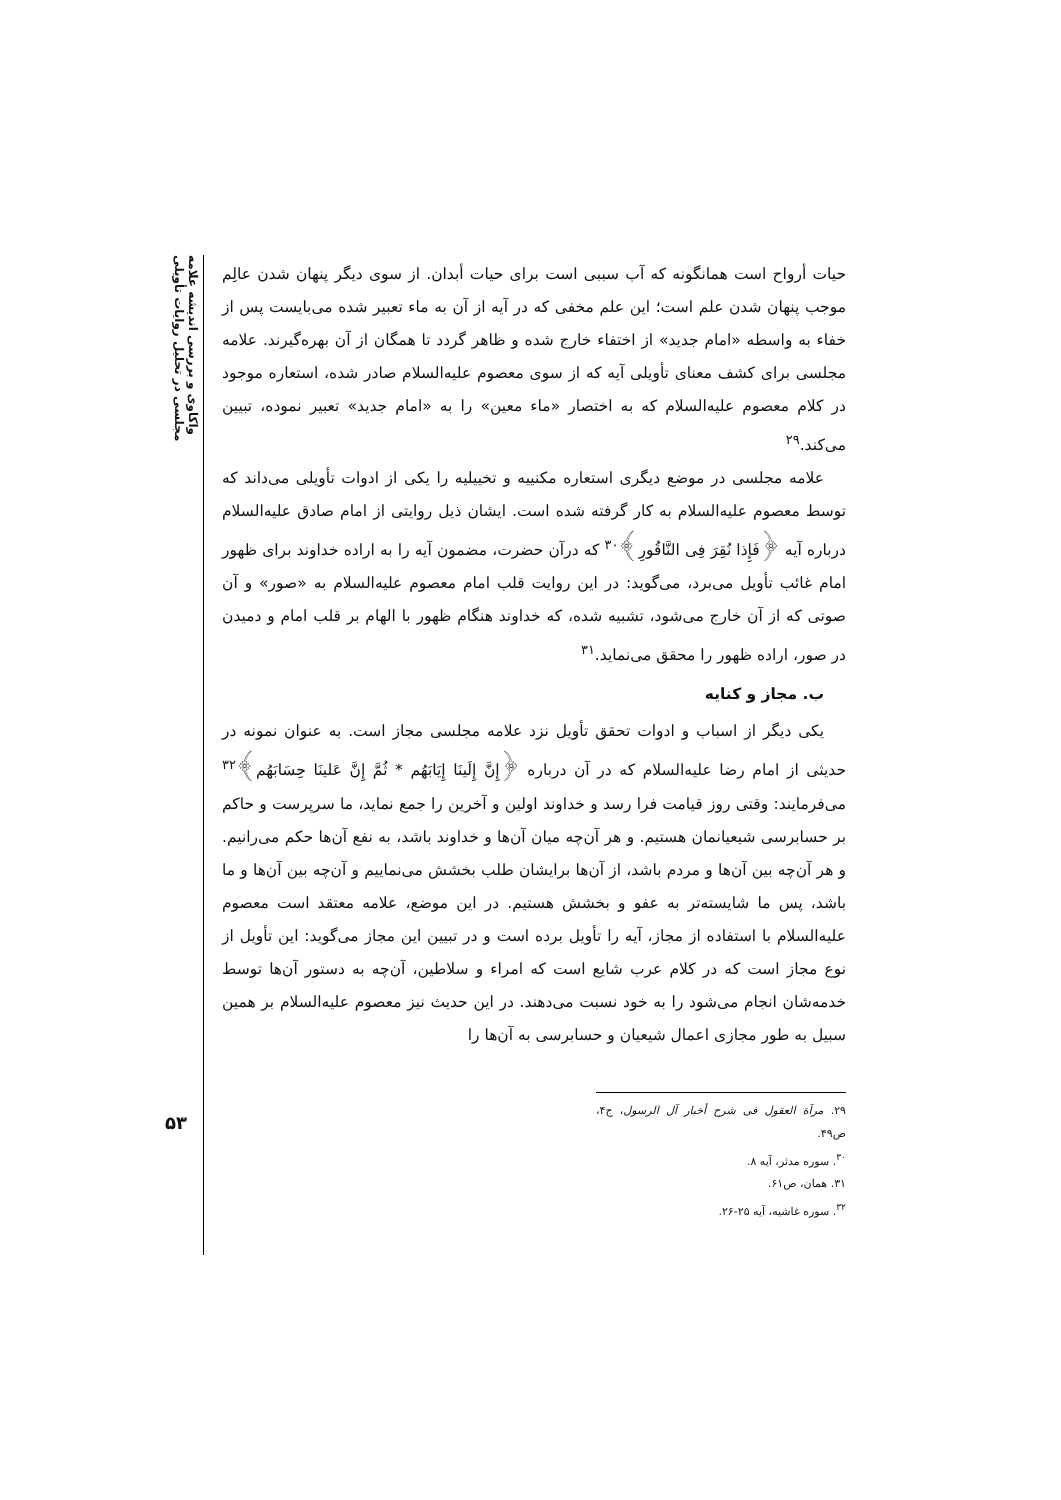واکاوی و بررسی اندیشه علامه مجلسی در تحلیل روایات تأویلی
۵۳
حیات أرواح است همانگونه که آب سببی است برای حیات أبدان. از سوی دیگر پنهان شدن عالِم موجب پنهان شدن علم است؛ این علم مخفی که در آیه از آن به ماء تعبیر شده می‌بایست پس از خفاء به واسطه «امام جدید» از اختفاء خارج شده و ظاهر گردد تا همگان از آن بهره‌گیرند. علامه مجلسی برای کشف معنای تأویلی آیه که از سوی معصوم علیه‌السلام صادر شده، استعاره موجود در کلام معصوم علیه‌السلام که به اختصار «ماء معین» را به «امام جدید» تعبیر نموده، تبیین می‌کند.<sup>۲۹</sup>
علامه مجلسی در موضع دیگری استعاره مکنییه و تخییلیه را یکی از ادوات تأویلی می‌داند که توسط معصوم علیه‌السلام به کار گرفته شده است. ایشان ذیل روایتی از امام صادق علیه‌السلام درباره آیه ﴿فَإِذا نُقِرَ فِی النَّاقُورِ﴾<sup>۳۰</sup> که درآن حضرت، مضمون آیه را به اراده خداوند برای ظهور امام غائب تأویل می‌برد، می‌گوید: در این روایت قلب امام معصوم علیه‌السلام به «صور» و آن صوتی که از آن خارج می‌شود، تشبیه شده، که خداوند هنگام ظهور با الهام بر قلب امام و دمیدن در صور، اراده ظهور را محقق می‌نماید.<sup>۳۱</sup>
ب. مجاز و کنایه
یکی دیگر از اسباب و ادوات تحقق تأویل نزد علامه مجلسی مجاز است. به عنوان نمونه در حدیثی از امام رضا علیه‌السلام که در آن درباره ﴿إِنَّ إِلَینَا إِیَابَهُم * ثُمَّ إِنَّ عَلینَا حِسَابَهُم﴾<sup>۳۲</sup> می‌فرمایند: وقتی روز قیامت فرا رسد و خداوند اولین و آخرین را جمع نماید، ما سرپرست و حاکم بر حسابرسی شیعیانمان هستیم. و هر آن‌چه میان آن‌ها و خداوند باشد، به نفع آن‌ها حکم می‌رانیم. و هر آن‌چه بین آن‌ها و مردم باشد، از آن‌ها برایشان طلب بخشش می‌نماییم و آن‌چه بین آن‌ها و ما باشد، پس ما شایسته‌تر به عفو و بخشش هستیم. در این موضع، علامه معتقد است معصوم علیه‌السلام با استفاده از مجاز، آیه را تأویل برده است و در تبیین این مجاز می‌گوید: این تأویل از نوع مجاز است که در کلام عرب شایع است که امراء و سلاطین، آن‌چه به دستور آن‌ها توسط خدمه‌شان انجام می‌شود را به خود نسبت می‌دهند. در این حدیث نیز معصوم علیه‌السلام بر همین سبیل به طور مجازی اعمال شیعیان و حسابرسی به آن‌ها را
۲۹. مرآة العقول فی شرح أخبار آل الرسول، ج۴، ص۴۹.
<sup>۳۰</sup>. سوره مدثر، آیه ۸.
۳۱. همان، ص۶۱.
<sup>۳۲</sup>. سوره غاشیه، آیه ۲۵-۲۶.